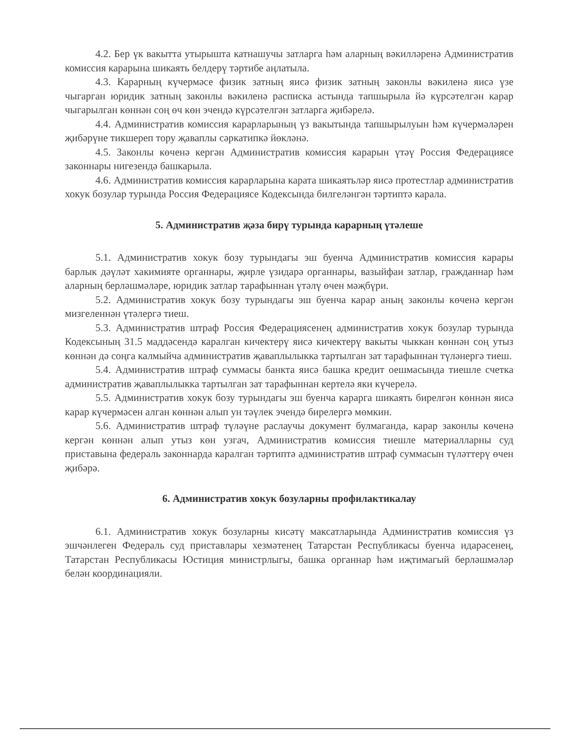4.2. Бер үк вакытта утырышта катнашучы затларга һәм аларның вәкилләренә Административ комиссия карарына шикаять белдерү тәртибе аңлатыла.
4.3. Карарның күчермәсе физик затның яисә физик затның законлы вәкиленә яисә үзе чыгарган юридик затның законлы вәкиленә расписка астында тапшырыла йә күрсәтелгән карар чыгарылган көннән соң өч көн эчендә күрсәтелгән затларга җибәрелә.
4.4. Административ комиссия карарларының үз вакытында тапшырылуын һәм күчермәләрен җибәрүне тикшереп тору җаваплы сәркатипкә йөкләнә.
4.5. Законлы көченә кергән Административ комиссия карарын үтәү Россия Федерациясе законнары нигезендә башкарыла.
4.6. Административ комиссия карарларына карата шикаятьләр яисә протестлар административ хокук бозулар турында Россия Федерациясе Кодексында билгеләнгән тәртиптә карала.
5. Административ җәза бирү турында карарның үтәлеше
5.1. Административ хокук бозу турындагы эш буенча Административ комиссия карары барлык дәүләт хакимияте органнары, җирле үзидарә органнары, вазыйфаи затлар, гражданнар һәм аларның берләшмәләре, юридик затлар тарафыннан үтәлү өчен мәҗбүри.
5.2. Административ хокук бозу турындагы эш буенча карар аның законлы көченә кергән мизгеленнән үтәлергә тиеш.
5.3. Административ штраф Россия Федерациясенең административ хокук бозулар турында Кодексының 31.5 маддәсендә каралган кичектерү яисә кичектерү вакыты чыккан көннән соң утыз көннән дә соңга калмыйча административ җаваплылыкка тартылган зат тарафыннан түләнергә тиеш.
5.4. Административ штраф суммасы банкта яисә башка кредит оешмасында тиешле счетка административ җаваплылыкка тартылган зат тарафыннан кертелә яки күчерелә.
5.5. Административ хокук бозу турындагы эш буенча карарга шикаять бирелгән көннән яисә карар күчермәсен алган көннән алып ун тәүлек эчендә бирелергә мөмкин.
5.6. Административ штраф түләүне раслаучы документ булмаганда, карар законлы көченә кергән көннән алып утыз көн узгач, Административ комиссия тиешле материалларны суд приставына федераль законнарда каралган тәртиптә административ штраф суммасын түләттерү өчен җибәрә.
6. Административ хокук бозуларны профилактикалау
6.1. Административ хокук бозуларны кисәтү максатларында Административ комиссия үз эшчәнлеген Федераль суд приставлары хезмәтенең Татарстан Республикасы буенча идарәсенең, Татарстан Республикасы Юстиция министрлыгы, башка органнар һәм иҗтимагый берләшмәләр белән координацияли.